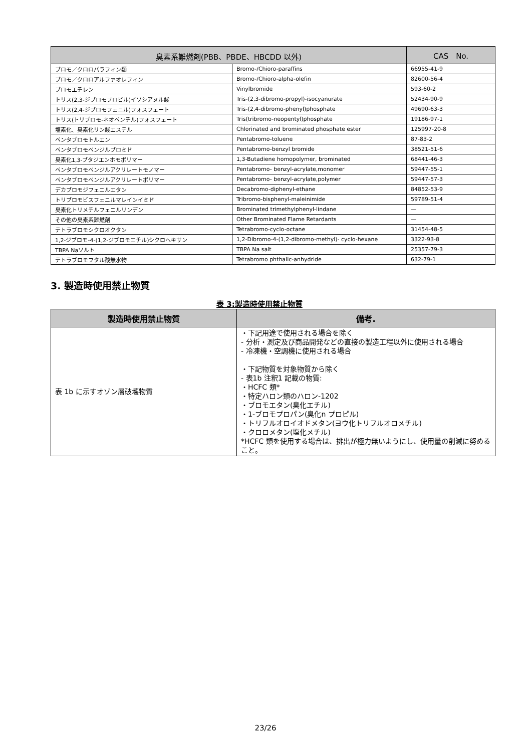| 臭素系難燃剤(PBB、PBDE、HBCDD 以外) | | CAS No. |
| --- | --- | --- |
| ブロモ／クロロパラフィン類 | Bromo-/Chioro-paraffins | 66955-41-9 |
| ブロモ／クロロアルファオレフィン | Bromo-/Chioro-alpha-olefin | 82600-56-4 |
| ブロモエチレン | Vinylbromide | 593-60-2 |
| トリス(2,3-ジブロモプロピル)イソシアヌル酸 | Tris-(2,3-dibromo-propyl)-isocyanurate | 52434-90-9 |
| トリス(2,4-ジブロモフェニル)フォスフェート | Tris-(2,4-dibromo-phenyl)phosphate | 49690-63-3 |
| トリス(トリブロモ-ネオペンチル)フォスフェート | Tris(tribromo-neopentyl)phosphate | 19186-97-1 |
| 塩素化、臭素化リン酸エステル | Chlorinated and brominated phosphate ester | 125997-20-8 |
| ペンタブロモトルエン | Pentabromo-toluene | 87-83-2 |
| ペンタブロモベンジルブロミド | Pentabromo-benzyl bromide | 38521-51-6 |
| 臭素化1,3-ブタジエンホモポリマー | 1,3-Butadiene homopolymer, brominated | 68441-46-3 |
| ペンタブロモベンジルアクリレートモノマー | Pentabromo- benzyl-acrylate,monomer | 59447-55-1 |
| ペンタブロモベンジルアクリレートポリマー | Pentabromo- benzyl-acrylate,polymer | 59447-57-3 |
| デカブロモジフェニルエタン | Decabromo-diphenyl-ethane | 84852-53-9 |
| トリブロモビスフェニルマレインイミド | Tribromo-bisphenyl-maleinimide | 59789-51-4 |
| 臭素化トリメチルフェニルリンデン | Brominated trimethylphenyl-lindane | — |
| その他の臭素系難燃剤 | Other Brominated Flame Retardants | — |
| テトラブロモシクロオクタン | Tetrabromo-cyclo-octane | 31454-48-5 |
| 1,2-ジブロモ-4-(1,2-ジブロモエチル)シクロヘキサン | 1,2-Dibromo-4-(1,2-dibromo-methyl)- cyclo-hexane | 3322-93-8 |
| TBPA Naソルト | TBPA Na salt | 25357-79-3 |
| テトラブロモフタル酸無水物 | Tetrabromo phthalic-anhydride | 632-79-1 |
3. 製造時使用禁止物質
表 3:製造時使用禁止物質
| 製造時使用禁止物質 | 備考. |
| --- | --- |
| 表 1b に示すオゾン層破壊物質 | ・下記用途で使用される場合を除く - 分析・測定及び商品開発などの直接の製造工程以外に使用される場合 - 冷凍機・空調機に使用される場合 ・下記物質を対象物質から除く - 表1b 注釈1 記載の物質: ・HCFC 類* ・特定ハロン類のハロン-1202 ・ブロモエタン(臭化エチル) ・1-ブロモプロパン(臭化n プロピル) ・トリフルオロイオドメタン(ヨウ化トリフルオロメチル) ・クロロメタン(塩化メチル) *HCFC 類を使用する場合は、排出が極力無いようにし、使用量の削減に努めること。 |
23/26